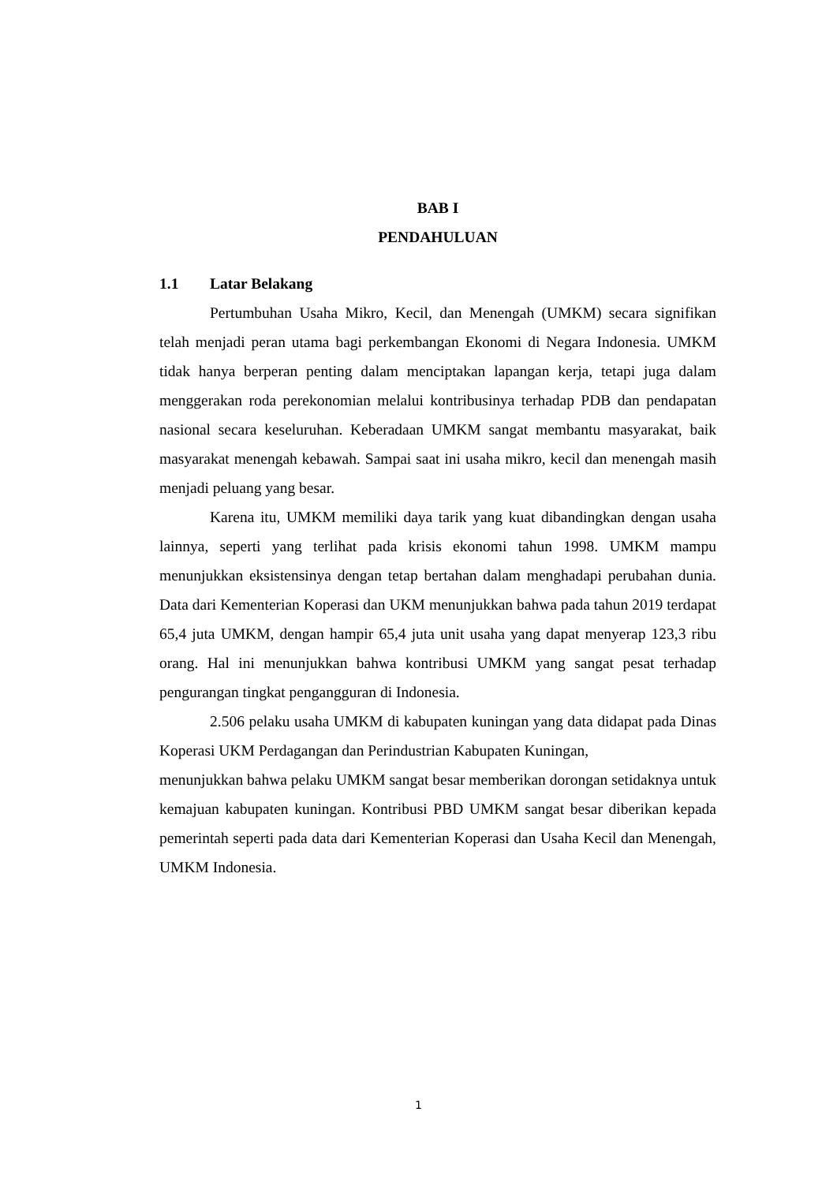BAB I
PENDAHULUAN
1.1 Latar Belakang
Pertumbuhan Usaha Mikro, Kecil, dan Menengah (UMKM) secara signifikan telah menjadi peran utama bagi perkembangan Ekonomi di Negara Indonesia. UMKM tidak hanya berperan penting dalam menciptakan lapangan kerja, tetapi juga dalam menggerakan roda perekonomian melalui kontribusinya terhadap PDB dan pendapatan nasional secara keseluruhan. Keberadaan UMKM sangat membantu masyarakat, baik masyarakat menengah kebawah. Sampai saat ini usaha mikro, kecil dan menengah masih menjadi peluang yang besar.
Karena itu, UMKM memiliki daya tarik yang kuat dibandingkan dengan usaha lainnya, seperti yang terlihat pada krisis ekonomi tahun 1998. UMKM mampu menunjukkan eksistensinya dengan tetap bertahan dalam menghadapi perubahan dunia. Data dari Kementerian Koperasi dan UKM menunjukkan bahwa pada tahun 2019 terdapat 65,4 juta UMKM, dengan hampir 65,4 juta unit usaha yang dapat menyerap 123,3 ribu orang. Hal ini menunjukkan bahwa kontribusi UMKM yang sangat pesat terhadap pengurangan tingkat pengangguran di Indonesia.
2.506 pelaku usaha UMKM di kabupaten kuningan yang data didapat pada Dinas Koperasi UKM Perdagangan dan Perindustrian Kabupaten Kuningan,
menunjukkan bahwa pelaku UMKM sangat besar memberikan dorongan setidaknya untuk kemajuan kabupaten kuningan. Kontribusi PBD UMKM sangat besar diberikan kepada pemerintah seperti pada data dari Kementerian Koperasi dan Usaha Kecil dan Menengah, UMKM Indonesia.
1